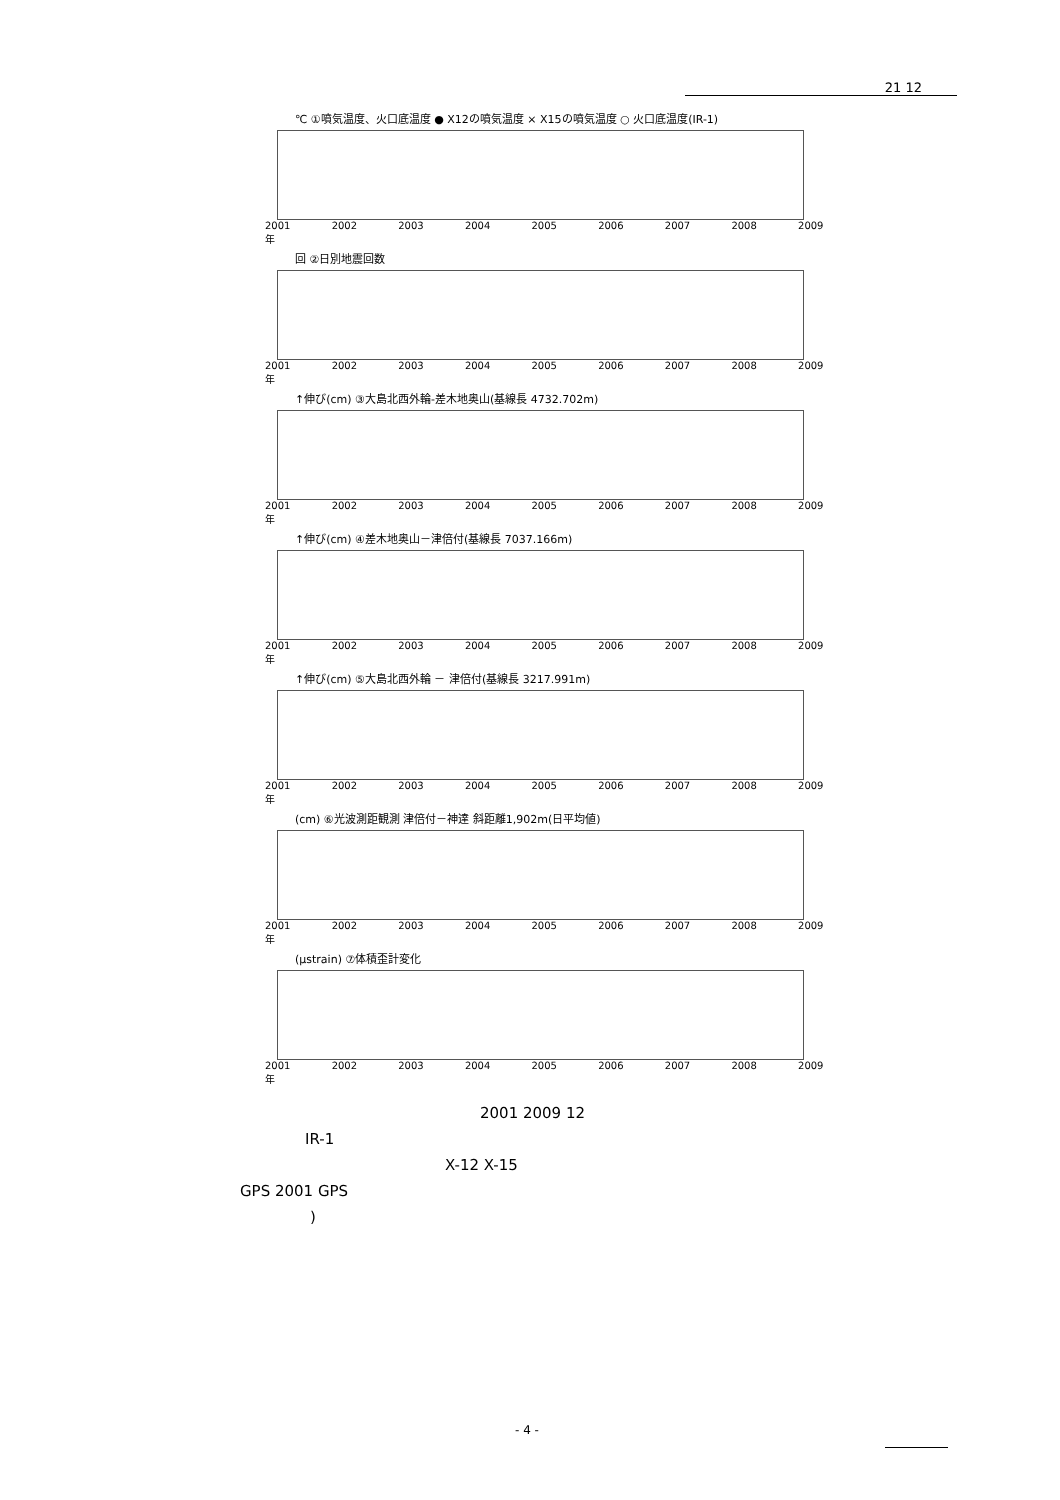21 12
℃ ①噴気温度、火口底温度 ● X12の噴気温度 × X15の噴気温度 ○ 火口底温度(IR-1)
2001 2002 2003 2004 2005 2006 2007 2008 2009 年
回 ②日別地震回数
2001 2002 2003 2004 2005 2006 2007 2008 2009 年
↑伸び(cm) ③大島北西外輪-差木地奥山(基線長 4732.702m)
2001 2002 2003 2004 2005 2006 2007 2008 2009 年
↑伸び(cm) ④差木地奥山－津倍付(基線長 7037.166m)
2001 2002 2003 2004 2005 2006 2007 2008 2009 年
↑伸び(cm) ⑤大島北西外輪 － 津倍付(基線長 3217.991m)
2001 2002 2003 2004 2005 2006 2007 2008 2009 年
(cm) ⑥光波測距観測 津倍付－神達 斜距離1,902m(日平均値)
2001 2002 2003 2004 2005 2006 2007 2008 2009 年
(μstrain) ⑦体積歪計変化
2001 2002 2003 2004 2005 2006 2007 2008 2009 年
2001 2009 12
IR-1
X-12 X-15
GPS 2001 GPS
)
- 4 -